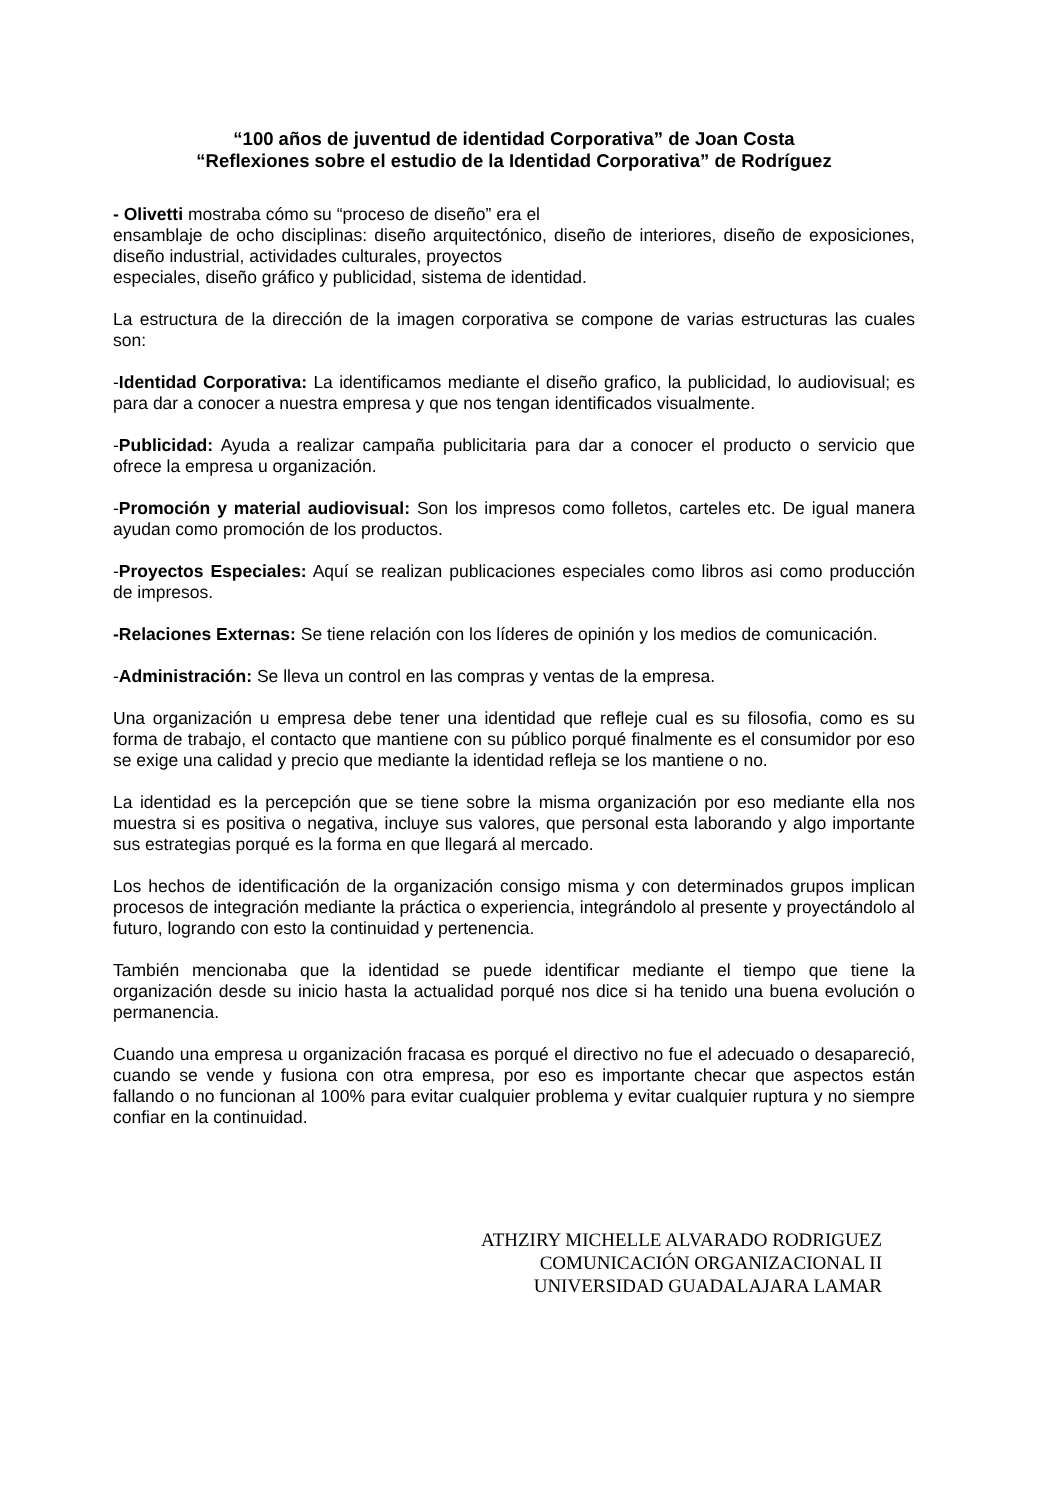“100 años de juventud de identidad Corporativa” de Joan Costa
“Reflexiones sobre el estudio de la Identidad Corporativa” de Rodríguez
- Olivetti mostraba cómo su “proceso de diseño” era el
ensamblaje de ocho disciplinas: diseño arquitectónico, diseño de interiores, diseño de exposiciones, diseño industrial, actividades culturales, proyectos
especiales, diseño gráfico y publicidad, sistema de identidad.
La estructura de la dirección de la imagen corporativa se compone de varias estructuras las cuales son:
-Identidad Corporativa: La identificamos mediante el diseño grafico, la publicidad, lo audiovisual; es para dar a conocer a nuestra empresa y que nos tengan identificados visualmente.
-Publicidad: Ayuda a realizar campaña publicitaria para dar a conocer el producto o servicio que ofrece la empresa u organización.
-Promoción y material audiovisual: Son los impresos como folletos, carteles etc. De igual manera ayudan como promoción de los productos.
-Proyectos Especiales: Aquí se realizan publicaciones especiales como libros asi como producción de impresos.
-Relaciones Externas: Se tiene relación con los líderes de opinión y los medios de comunicación.
-Administración: Se lleva un control en las compras y ventas de la empresa.
Una organización u empresa debe tener una identidad que refleje cual es su filosofia, como es su forma de trabajo, el contacto que mantiene con su público porqué finalmente es el consumidor por eso se exige una calidad y precio que mediante la identidad refleja se los mantiene o no.
La identidad es la percepción que se tiene sobre la misma organización por eso mediante ella nos muestra si es positiva o negativa, incluye sus valores, que personal esta laborando y algo importante sus estrategias porqué es la forma en que llegará al mercado.
Los hechos de identificación de la organización consigo misma y con determinados grupos implican procesos de integración mediante la práctica o experiencia, integrándolo al presente y proyectándolo al futuro, logrando con esto la continuidad y pertenencia.
También mencionaba que la identidad se puede identificar mediante el tiempo que tiene la organización desde su inicio hasta la actualidad porqué nos dice si ha tenido una buena evolución o permanencia.
Cuando una empresa u organización fracasa es porqué el directivo no fue el adecuado o desapareció, cuando se vende y fusiona con otra empresa, por eso es importante checar que aspectos están fallando o no funcionan al 100% para evitar cualquier problema y evitar cualquier ruptura y no siempre confiar en la continuidad.
ATHZIRY MICHELLE ALVARADO RODRIGUEZ
COMUNICACIÓN ORGANIZACIONAL II
UNIVERSIDAD GUADALAJARA LAMAR